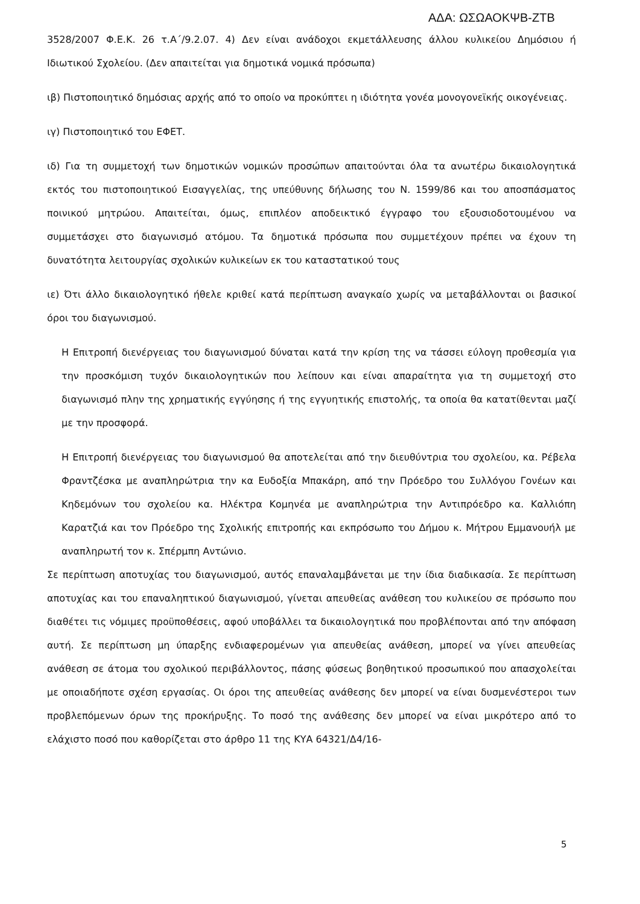ΑΔΑ: ΩΣΩΑΟΚΨΒ-ΖΤΒ
3528/2007 Φ.Ε.Κ. 26 τ.Α΄/9.2.07. 4) Δεν είναι ανάδοχοι εκμετάλλευσης άλλου κυλικείου Δημόσιου ή Ιδιωτικού Σχολείου. (Δεν απαιτείται για δημοτικά νομικά πρόσωπα)
ιβ) Πιστοποιητικό δημόσιας αρχής από το οποίο να προκύπτει η ιδιότητα γονέα μονογονεϊκής οικογένειας.
ιγ) Πιστοποιητικό του ΕΦΕΤ.
ιδ) Για τη συμμετοχή των δημοτικών νομικών προσώπων απαιτούνται όλα τα ανωτέρω δικαιολογητικά εκτός του πιστοποιητικού Εισαγγελίας, της υπεύθυνης δήλωσης του Ν. 1599/86 και του αποσπάσματος ποινικού μητρώου. Απαιτείται, όμως, επιπλέον αποδεικτικό έγγραφο του εξουσιοδοτουμένου να συμμετάσχει στο διαγωνισμό ατόμου. Τα δημοτικά πρόσωπα που συμμετέχουν πρέπει να έχουν τη δυνατότητα λειτουργίας σχολικών κυλικείων εκ του καταστατικού τους
ιε) Ότι άλλο δικαιολογητικό ήθελε κριθεί κατά περίπτωση αναγκαίο χωρίς να μεταβάλλονται οι βασικοί όροι του διαγωνισμού.
Η Επιτροπή διενέργειας του διαγωνισμού δύναται κατά την κρίση της να τάσσει εύλογη προθεσμία για την προσκόμιση τυχόν δικαιολογητικών που λείπουν και είναι απαραίτητα για τη συμμετοχή στο διαγωνισμό πλην της χρηματικής εγγύησης ή της εγγυητικής επιστολής, τα οποία θα κατατίθενται μαζί με την προσφορά.
Η Επιτροπή διενέργειας του διαγωνισμού θα αποτελείται από την διευθύντρια του σχολείου, κα. Ρέβελα Φραντζέσκα με αναπληρώτρια την κα Ευδοξία Μπακάρη, από την Πρόεδρο του Συλλόγου Γονέων και Κηδεμόνων του σχολείου κα. Ηλέκτρα Κομηνέα με αναπληρώτρια την Αντιπρόεδρο κα. Καλλιόπη Καρατζιά και τον Πρόεδρο της Σχολικής επιτροπής και εκπρόσωπο του Δήμου κ. Μήτρου Εμμανουήλ με αναπληρωτή τον κ. Σπέρμπη Αντώνιο.
Σε περίπτωση αποτυχίας του διαγωνισμού, αυτός επαναλαμβάνεται με την ίδια διαδικασία. Σε περίπτωση αποτυχίας και του επαναληπτικού διαγωνισμού, γίνεται απευθείας ανάθεση του κυλικείου σε πρόσωπο που διαθέτει τις νόμιμες προϋποθέσεις, αφού υποβάλλει τα δικαιολογητικά που προβλέπονται από την απόφαση αυτή. Σε περίπτωση μη ύπαρξης ενδιαφερομένων για απευθείας ανάθεση, μπορεί να γίνει απευθείας ανάθεση σε άτομα του σχολικού περιβάλλοντος, πάσης φύσεως βοηθητικού προσωπικού που απασχολείται με οποιαδήποτε σχέση εργασίας. Οι όροι της απευθείας ανάθεσης δεν μπορεί να είναι δυσμενέστεροι των προβλεπόμενων όρων της προκήρυξης. Το ποσό της ανάθεσης δεν μπορεί να είναι μικρότερο από το ελάχιστο ποσό που καθορίζεται στο άρθρο 11 της ΚΥΑ 64321/Δ4/16-
5